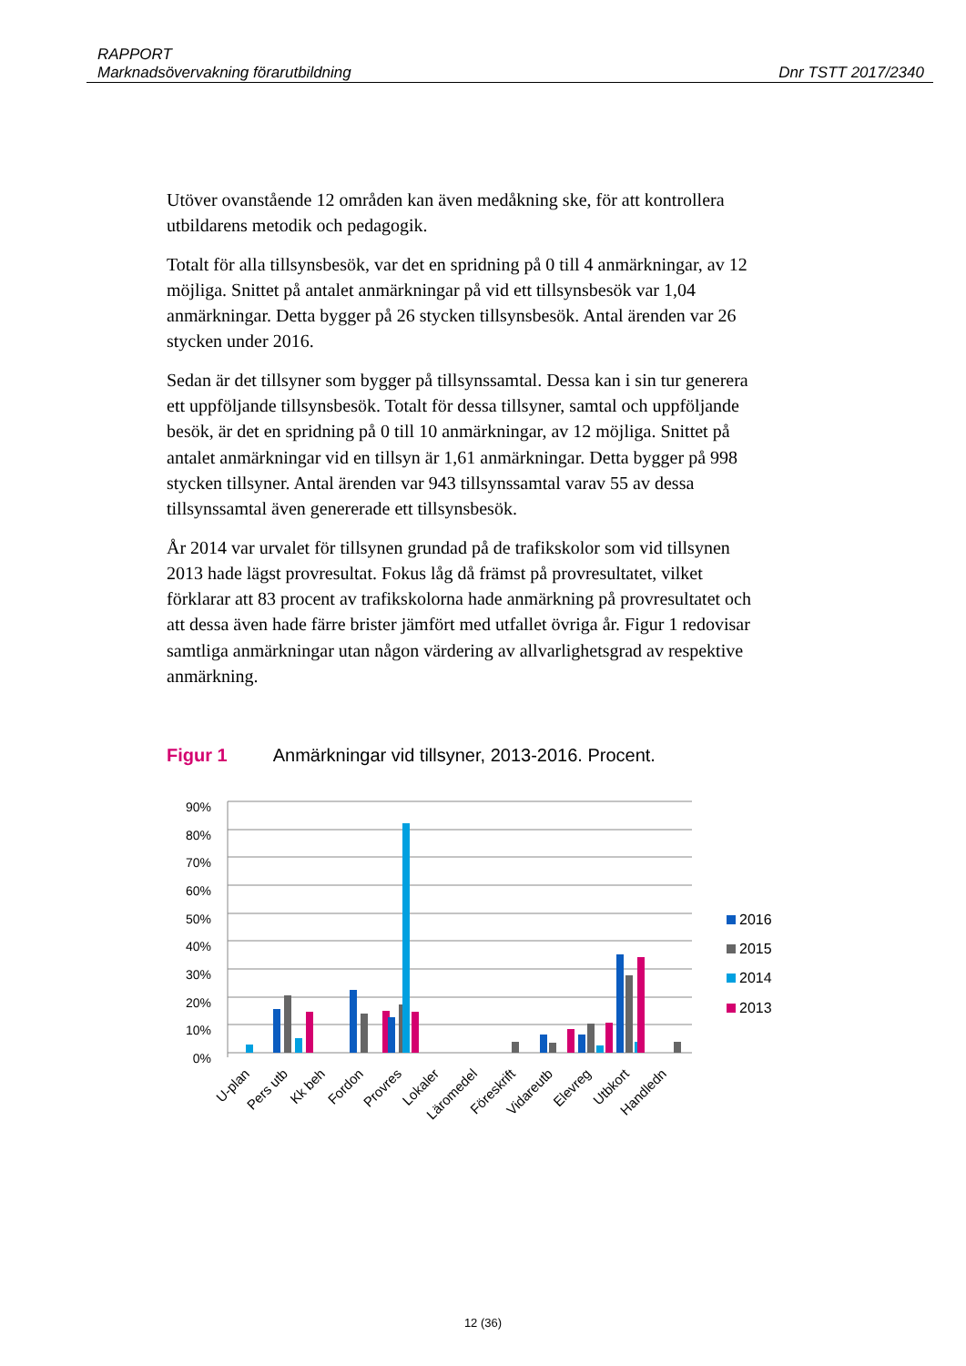RAPPORT
Marknadsövervakning förarutbildning Dnr TSTT 2017/2340
Utöver ovanstående 12 områden kan även medåkning ske, för att kontrollera utbildarens metodik och pedagogik.
Totalt för alla tillsynsbesök, var det en spridning på 0 till 4 anmärkningar, av 12 möjliga. Snittet på antalet anmärkningar på vid ett tillsynsbesök var 1,04 anmärkningar. Detta bygger på 26 stycken tillsynsbesök. Antal ärenden var 26 stycken under 2016.
Sedan är det tillsyner som bygger på tillsynssamtal. Dessa kan i sin tur generera ett uppföljande tillsynsbesök. Totalt för dessa tillsyner, samtal och uppföljande besök, är det en spridning på 0 till 10 anmärkningar, av 12 möjliga. Snittet på antalet anmärkningar vid en tillsyn är 1,61 anmärkningar. Detta bygger på 998 stycken tillsyner. Antal ärenden var 943 tillsynssamtal varav 55 av dessa tillsynssamtal även genererade ett tillsynsbesök.
År 2014 var urvalet för tillsynen grundad på de trafikskolor som vid tillsynen 2013 hade lägst provresultat. Fokus låg då främst på provresultatet, vilket förklarar att 83 procent av trafikskolorna hade anmärkning på provresultatet och att dessa även hade färre brister jämfört med utfallet övriga år. Figur 1 redovisar samtliga anmärkningar utan någon värdering av allvarlighetsgrad av respektive anmärkning.
Figur 1 Anmärkningar vid tillsyner, 2013-2016. Procent.
90%
80%
70%
60%
50%
40%
30%
20%
10%
0%
U-plan
Pers utb
Kk beh
Fordon
Provres
Lokaler
Läromedel
Föreskrift
Vidareutb
Elevreg
Utbkort
Handledn
2016
2015
2014
2013
12 (36)